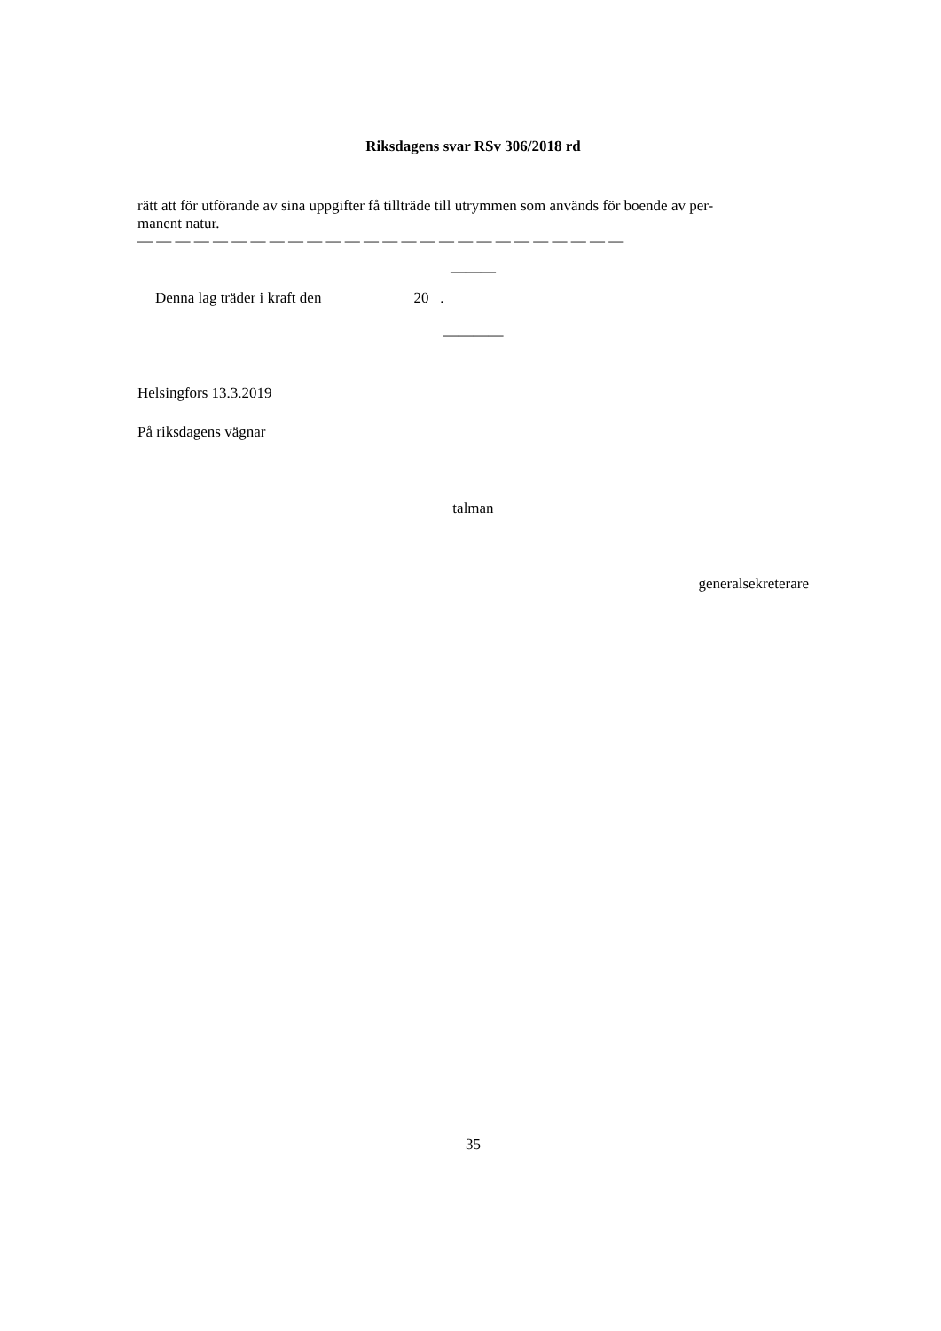Riksdagens svar RSv 306/2018 rd
rätt att för utförande av sina uppgifter få tillträde till utrymmen som används för boende av per-
manent natur.
— — — — — — — — — — — — — — — — — — — — — — — — — —
———
Denna lag träder i kraft den 20 .
————
Helsingfors 13.3.2019
På riksdagens vägnar
talman
generalsekreterare
35